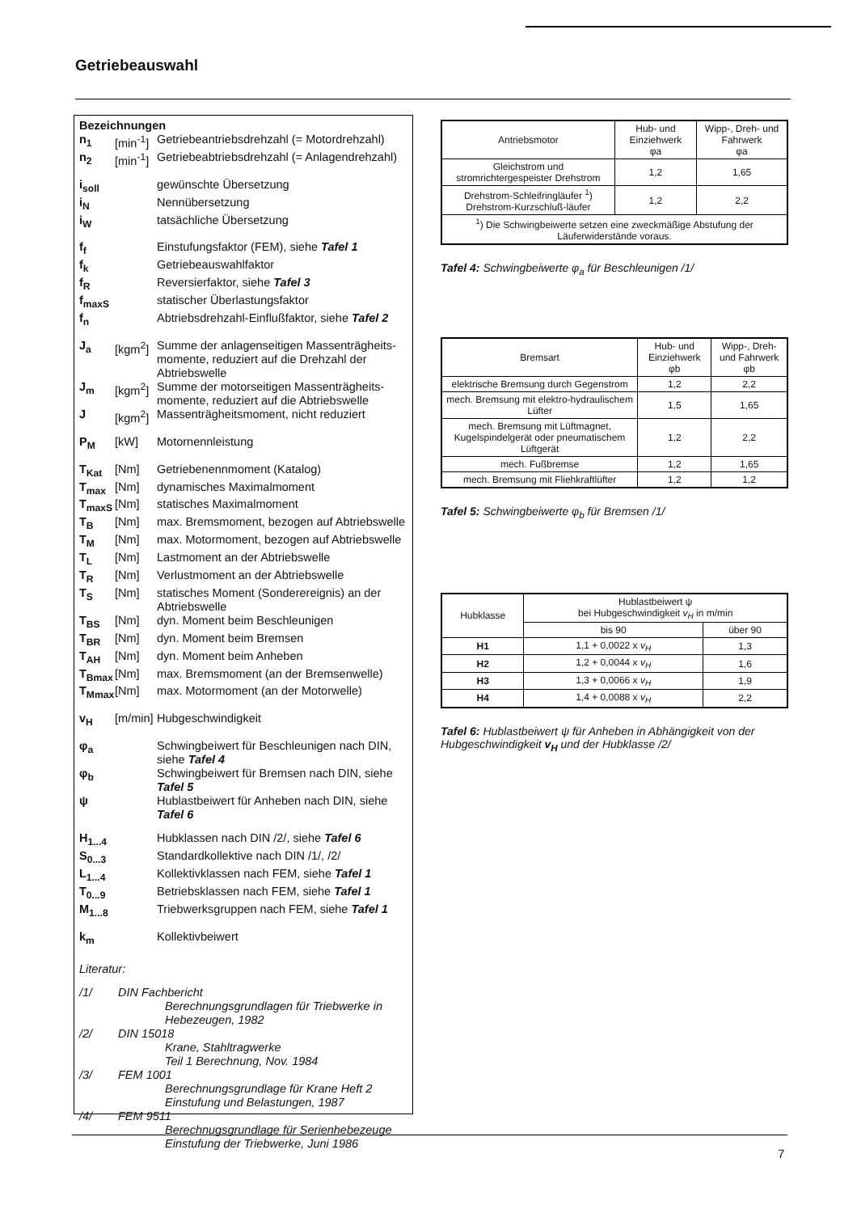Getriebeauswahl
Bezeichnungen
| n<sub>1</sub> | [min<sup>-1</sup>] | Getriebeantriebsdrehzahl (= Motordrehzahl) |
| n<sub>2</sub> | [min<sup>-1</sup>] | Getriebeabtriebsdrehzahl (= Anlagendrehzahl) |
| i<sub>soll</sub> | | gewünschte Übersetzung |
| i<sub>N</sub> | | Nennübersetzung |
| i<sub>W</sub> | | tatsächliche Übersetzung |
| f<sub>f</sub> | | Einstufungsfaktor (FEM), siehe Tafel 1 |
| f<sub>k</sub> | | Getriebeauswahlfaktor |
| f<sub>R</sub> | | Reversierfaktor, siehe Tafel 3 |
| f<sub>maxS</sub> | | statischer Überlastungsfaktor |
| f<sub>n</sub> | | Abtriebsdrehzahl-Einflußfaktor, siehe Tafel 2 |
| J<sub>a</sub> | [kgm<sup>2</sup>] | Summe der anlagenseitigen Massenträgheits-momente, reduziert auf die Drehzahl der Abtriebswelle |
| J<sub>m</sub> | [kgm<sup>2</sup>] | Summe der motorseitigen Massenträgheits-momente, reduziert auf die Abtriebswelle |
| J | [kgm<sup>2</sup>] | Massenträgheitsmoment, nicht reduziert |
| P<sub>M</sub> | [kW] | Motornennleistung |
| T<sub>Kat</sub> | [Nm] | Getriebenennmoment (Katalog) |
| T<sub>max</sub> | [Nm] | dynamisches Maximalmoment |
| T<sub>maxS</sub> | [Nm] | statisches Maximalmoment |
| T<sub>B</sub> | [Nm] | max. Bremsmoment, bezogen auf Abtriebswelle |
| T<sub>M</sub> | [Nm] | max. Motormoment, bezogen auf Abtriebswelle |
| T<sub>L</sub> | [Nm] | Lastmoment an der Abtriebswelle |
| T<sub>R</sub> | [Nm] | Verlustmoment an der Abtriebswelle |
| T<sub>S</sub> | [Nm] | statisches Moment (Sonderereignis) an der Abtriebswelle |
| T<sub>BS</sub> | [Nm] | dyn. Moment beim Beschleunigen |
| T<sub>BR</sub> | [Nm] | dyn. Moment beim Bremsen |
| T<sub>AH</sub> | [Nm] | dyn. Moment beim Anheben |
| T<sub>Bmax</sub> | [Nm] | max. Bremsmoment (an der Bremsenwelle) |
| T<sub>Mmax</sub> | [Nm] | max. Motormoment (an der Motorwelle) |
| v<sub>H</sub> | [m/min] | Hubgeschwindigkeit |
| φ<sub>a</sub> | | Schwingbeiwert für Beschleunigen nach DIN, siehe Tafel 4 |
| φ<sub>b</sub> | | Schwingbeiwert für Bremsen nach DIN, siehe Tafel 5 |
| ψ | | Hublastbeiwert für Anheben nach DIN, siehe Tafel 6 |
| H<sub>1...4</sub> | | Hubklassen nach DIN /2/, siehe Tafel 6 |
| S<sub>0...3</sub> | | Standardkollektive nach DIN /1/, /2/ |
| L<sub>1...4</sub> | | Kollektivklassen nach FEM, siehe Tafel 1 |
| T<sub>0...9</sub> | | Betriebsklassen nach FEM, siehe Tafel 1 |
| M<sub>1...8</sub> | | Triebwerksgruppen nach FEM, siehe Tafel 1 |
| k<sub>m</sub> | | Kollektivbeiwert |
Literatur:
| /1/ | DIN Fachbericht Berechnungsgrundlagen für Triebwerke in Hebezeugen, 1982 |
| /2/ | DIN 15018 Krane, Stahltragwerke Teil 1 Berechnung, Nov. 1984 |
| /3/ | FEM 1001 Berechnungsgrundlage für Krane Heft 2 Einstufung und Belastungen, 1987 |
| /4/ | FEM 9511 Berechnugsgrundlage für Serienhebezeuge Einstufung der Triebwerke, Juni 1986 |
| Antriebsmotor | Hub- und Einziehwerk φa | Wipp-, Dreh- und Fahrwerk φa |
| --- | --- | --- |
| Gleichstrom und stromrichtergespeister Drehstrom | 1,2 | 1,65 |
| Drehstrom-Schleifringläufer <sup>1</sup>) Drehstrom-Kurzschluß-läufer | 1,2 | 2,2 |
| <sup>1</sup>) Die Schwingbeiwerte setzen eine zweckmäßige Abstufung der Läuferwiderstände voraus. | | |
Tafel 4: Schwingbeiwerte φ<sub>a</sub> für Beschleunigen /1/
| Bremsart | Hub- und Einziehwerk φb | Wipp-, Dreh- und Fahrwerk φb |
| --- | --- | --- |
| elektrische Bremsung durch Gegenstrom | 1,2 | 2,2 |
| mech. Bremsung mit elektro-hydraulischem Lüfter | 1,5 | 1,65 |
| mech. Bremsung mit Lüftmagnet, Kugelspindelgerät oder pneumatischem Lüftgerät | 1,2 | 2,2 |
| mech. Fußbremse | 1,2 | 1,65 |
| mech. Bremsung mit Fliehkraftlüfter | 1,2 | 1,2 |
Tafel 5: Schwingbeiwerte φ<sub>b</sub> für Bremsen /1/
| Hubklasse | Hublastbeiwert ψ bei Hubgeschwindigkeit v<sub>H</sub> in m/min | |
| --- | --- | --- |
| | bis 90 | über 90 |
| H1 | 1,1 + 0,0022 x v<sub>H</sub> | 1,3 |
| H2 | 1,2 + 0,0044 x v<sub>H</sub> | 1,6 |
| H3 | 1,3 + 0,0066 x v<sub>H</sub> | 1,9 |
| H4 | 1,4 + 0,0088 x v<sub>H</sub> | 2,2 |
Tafel 6: Hublastbeiwert ψ für Anheben in Abhängigkeit von der Hubgeschwindigkeit v<sub>H</sub> und der Hubklasse /2/
7